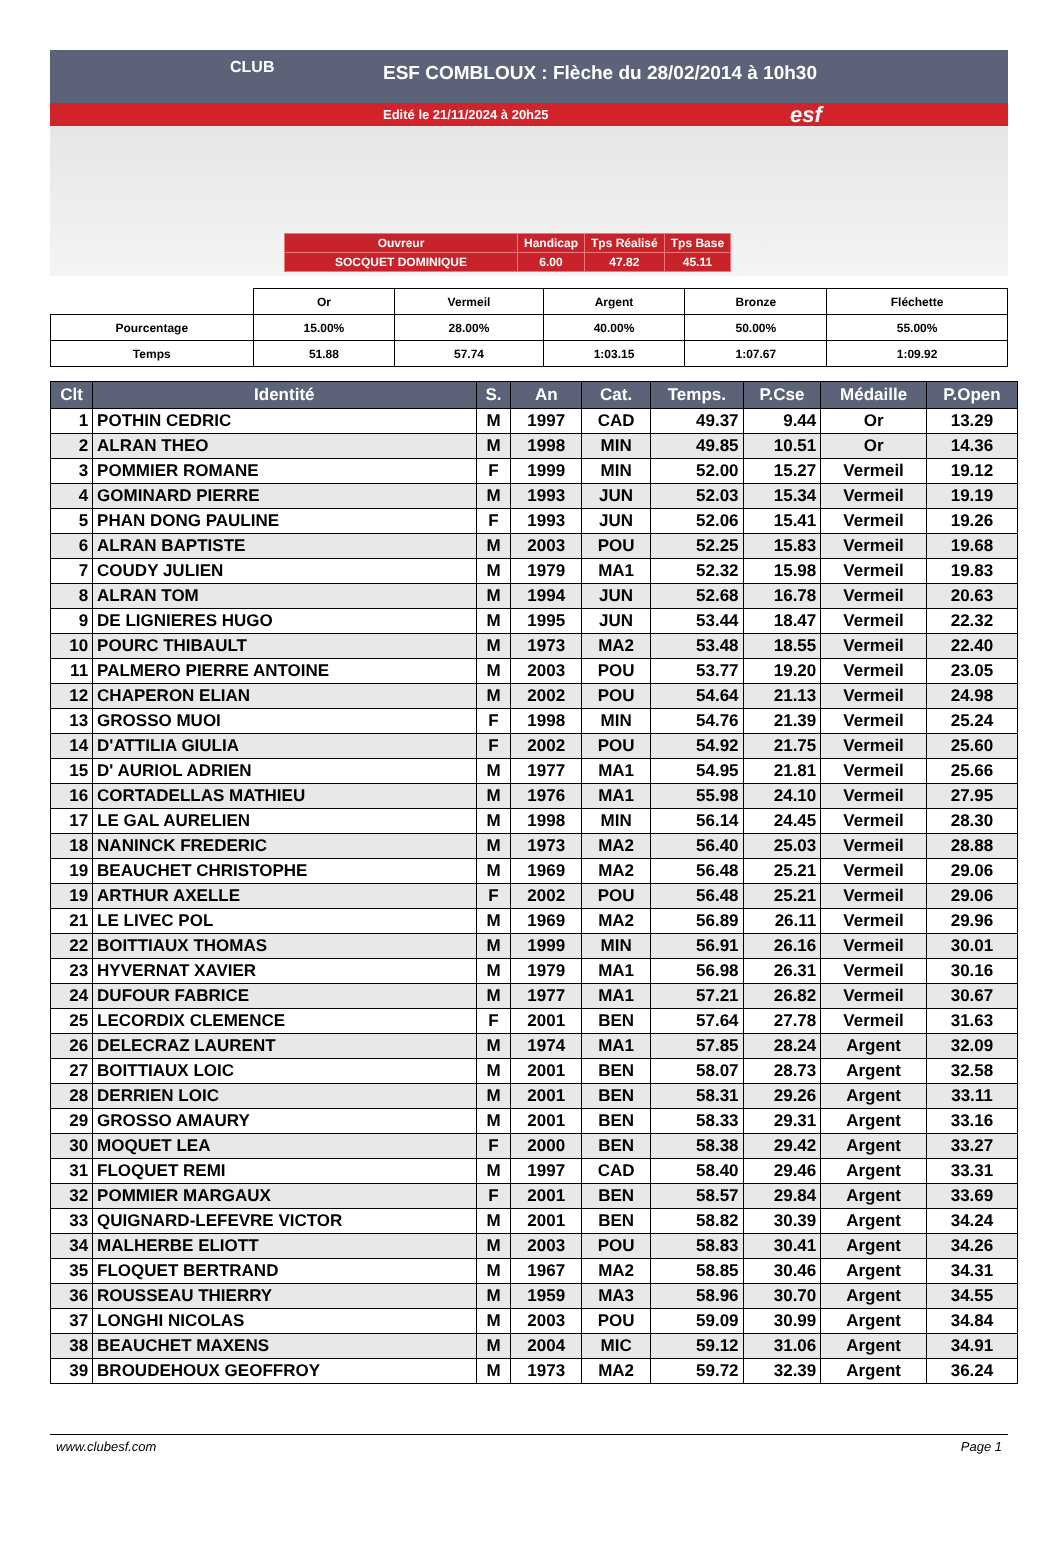CLUB
ESF COMBLOUX : Flèche du 28/02/2014 à 10h30
Edité le 21/11/2024 à 20h25 esf
| Ouvreur | Handicap | Tps Réalisé | Tps Base |
| SOCQUET DOMINIQUE | 6.00 | 47.82 | 45.11 |
| | Or | Vermeil | Argent | Bronze | Fléchette |
| Pourcentage | 15.00% | 28.00% | 40.00% | 50.00% | 55.00% |
| Temps | 51.88 | 57.74 | 1:03.15 | 1:07.67 | 1:09.92 |
| Clt | Identité | S. | An | Cat. | Temps. | P.Cse | Médaille | P.Open |
| --- | --- | --- | --- | --- | --- | --- | --- | --- |
| 1 | POTHIN CEDRIC | M | 1997 | CAD | 49.37 | 9.44 | Or | 13.29 |
| 2 | ALRAN THEO | M | 1998 | MIN | 49.85 | 10.51 | Or | 14.36 |
| 3 | POMMIER ROMANE | F | 1999 | MIN | 52.00 | 15.27 | Vermeil | 19.12 |
| 4 | GOMINARD PIERRE | M | 1993 | JUN | 52.03 | 15.34 | Vermeil | 19.19 |
| 5 | PHAN DONG PAULINE | F | 1993 | JUN | 52.06 | 15.41 | Vermeil | 19.26 |
| 6 | ALRAN BAPTISTE | M | 2003 | POU | 52.25 | 15.83 | Vermeil | 19.68 |
| 7 | COUDY JULIEN | M | 1979 | MA1 | 52.32 | 15.98 | Vermeil | 19.83 |
| 8 | ALRAN TOM | M | 1994 | JUN | 52.68 | 16.78 | Vermeil | 20.63 |
| 9 | DE LIGNIERES HUGO | M | 1995 | JUN | 53.44 | 18.47 | Vermeil | 22.32 |
| 10 | POURC THIBAULT | M | 1973 | MA2 | 53.48 | 18.55 | Vermeil | 22.40 |
| 11 | PALMERO PIERRE ANTOINE | M | 2003 | POU | 53.77 | 19.20 | Vermeil | 23.05 |
| 12 | CHAPERON ELIAN | M | 2002 | POU | 54.64 | 21.13 | Vermeil | 24.98 |
| 13 | GROSSO MUOI | F | 1998 | MIN | 54.76 | 21.39 | Vermeil | 25.24 |
| 14 | D'ATTILIA GIULIA | F | 2002 | POU | 54.92 | 21.75 | Vermeil | 25.60 |
| 15 | D' AURIOL ADRIEN | M | 1977 | MA1 | 54.95 | 21.81 | Vermeil | 25.66 |
| 16 | CORTADELLAS MATHIEU | M | 1976 | MA1 | 55.98 | 24.10 | Vermeil | 27.95 |
| 17 | LE GAL AURELIEN | M | 1998 | MIN | 56.14 | 24.45 | Vermeil | 28.30 |
| 18 | NANINCK FREDERIC | M | 1973 | MA2 | 56.40 | 25.03 | Vermeil | 28.88 |
| 19 | BEAUCHET CHRISTOPHE | M | 1969 | MA2 | 56.48 | 25.21 | Vermeil | 29.06 |
| 19 | ARTHUR AXELLE | F | 2002 | POU | 56.48 | 25.21 | Vermeil | 29.06 |
| 21 | LE LIVEC POL | M | 1969 | MA2 | 56.89 | 26.11 | Vermeil | 29.96 |
| 22 | BOITTIAUX THOMAS | M | 1999 | MIN | 56.91 | 26.16 | Vermeil | 30.01 |
| 23 | HYVERNAT XAVIER | M | 1979 | MA1 | 56.98 | 26.31 | Vermeil | 30.16 |
| 24 | DUFOUR FABRICE | M | 1977 | MA1 | 57.21 | 26.82 | Vermeil | 30.67 |
| 25 | LECORDIX CLEMENCE | F | 2001 | BEN | 57.64 | 27.78 | Vermeil | 31.63 |
| 26 | DELECRAZ LAURENT | M | 1974 | MA1 | 57.85 | 28.24 | Argent | 32.09 |
| 27 | BOITTIAUX LOIC | M | 2001 | BEN | 58.07 | 28.73 | Argent | 32.58 |
| 28 | DERRIEN LOIC | M | 2001 | BEN | 58.31 | 29.26 | Argent | 33.11 |
| 29 | GROSSO AMAURY | M | 2001 | BEN | 58.33 | 29.31 | Argent | 33.16 |
| 30 | MOQUET LEA | F | 2000 | BEN | 58.38 | 29.42 | Argent | 33.27 |
| 31 | FLOQUET REMI | M | 1997 | CAD | 58.40 | 29.46 | Argent | 33.31 |
| 32 | POMMIER MARGAUX | F | 2001 | BEN | 58.57 | 29.84 | Argent | 33.69 |
| 33 | QUIGNARD-LEFEVRE VICTOR | M | 2001 | BEN | 58.82 | 30.39 | Argent | 34.24 |
| 34 | MALHERBE ELIOTT | M | 2003 | POU | 58.83 | 30.41 | Argent | 34.26 |
| 35 | FLOQUET BERTRAND | M | 1967 | MA2 | 58.85 | 30.46 | Argent | 34.31 |
| 36 | ROUSSEAU THIERRY | M | 1959 | MA3 | 58.96 | 30.70 | Argent | 34.55 |
| 37 | LONGHI NICOLAS | M | 2003 | POU | 59.09 | 30.99 | Argent | 34.84 |
| 38 | BEAUCHET MAXENS | M | 2004 | MIC | 59.12 | 31.06 | Argent | 34.91 |
| 39 | BROUDEHOUX GEOFFROY | M | 1973 | MA2 | 59.72 | 32.39 | Argent | 36.24 |
www.clubesf.com Page 1